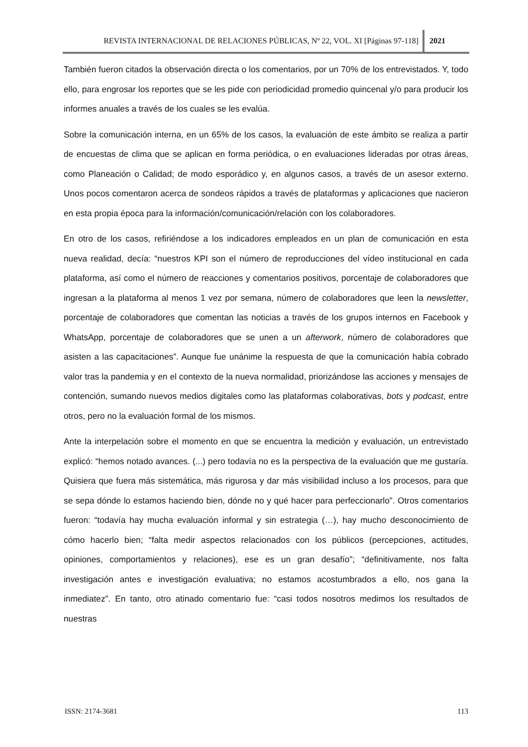REVISTA INTERNACIONAL DE RELACIONES PÚBLICAS, Nº 22, VOL. XI [Páginas 97-118] 2021
También fueron citados la observación directa o los comentarios, por un 70% de los entrevistados. Y, todo ello, para engrosar los reportes que se les pide con periodicidad promedio quincenal y/o para producir los informes anuales a través de los cuales se les evalúa.
Sobre la comunicación interna, en un 65% de los casos, la evaluación de este ámbito se realiza a partir de encuestas de clima que se aplican en forma periódica, o en evaluaciones lideradas por otras áreas, como Planeación o Calidad; de modo esporádico y, en algunos casos, a través de un asesor externo. Unos pocos comentaron acerca de sondeos rápidos a través de plataformas y aplicaciones que nacieron en esta propia época para la información/comunicación/relación con los colaboradores.
En otro de los casos, refiriéndose a los indicadores empleados en un plan de comunicación en esta nueva realidad, decía: “nuestros KPI son el número de reproducciones del vídeo institucional en cada plataforma, así como el número de reacciones y comentarios positivos, porcentaje de colaboradores que ingresan a la plataforma al menos 1 vez por semana, número de colaboradores que leen la newsletter, porcentaje de colaboradores que comentan las noticias a través de los grupos internos en Facebook y WhatsApp, porcentaje de colaboradores que se unen a un afterwork, número de colaboradores que asisten a las capacitaciones”. Aunque fue unánime la respuesta de que la comunicación había cobrado valor tras la pandemia y en el contexto de la nueva normalidad, priorizándose las acciones y mensajes de contención, sumando nuevos medios digitales como las plataformas colaborativas, bots y podcast, entre otros, pero no la evaluación formal de los mismos.
Ante la interpelación sobre el momento en que se encuentra la medición y evaluación, un entrevistado explicó: “hemos notado avances. (...) pero todavía no es la perspectiva de la evaluación que me gustaría. Quisiera que fuera más sistemática, más rigurosa y dar más visibilidad incluso a los procesos, para que se sepa dónde lo estamos haciendo bien, dónde no y qué hacer para perfeccionarlo”. Otros comentarios fueron: “todavía hay mucha evaluación informal y sin estrategia (…), hay mucho desconocimiento de cómo hacerlo bien; “falta medir aspectos relacionados con los públicos (percepciones, actitudes, opiniones, comportamientos y relaciones), ese es un gran desafío”; “definitivamente, nos falta investigación antes e investigación evaluativa; no estamos acostumbrados a ello, nos gana la inmediatez”. En tanto, otro atinado comentario fue: “casi todos nosotros medimos los resultados de nuestras
ISSN: 2174-3681 113